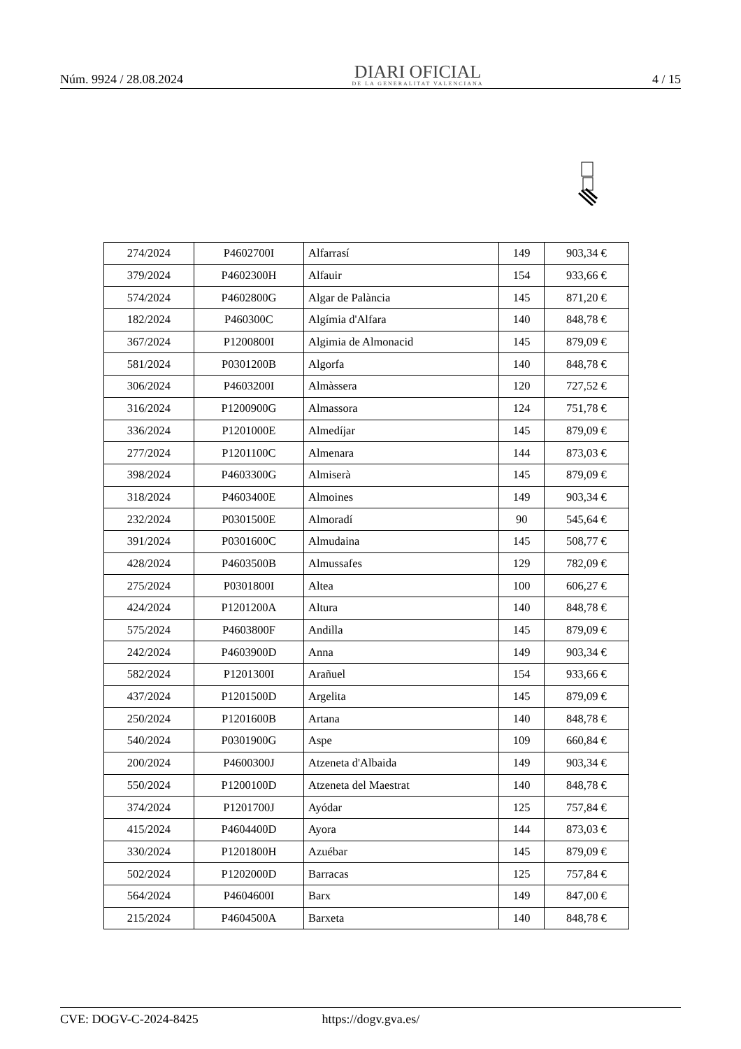Núm. 9924 / 28.08.2024
DIARI OFICIAL
DE LA GENERALITAT VALENCIANA
4 / 15
| 274/2024 | P4602700I | Alfarrasí | 149 | 903,34 € |
| 379/2024 | P4602300H | Alfauir | 154 | 933,66 € |
| 574/2024 | P4602800G | Algar de Palància | 145 | 871,20 € |
| 182/2024 | P460300C | Algímia d'Alfara | 140 | 848,78 € |
| 367/2024 | P1200800I | Algimia de Almonacid | 145 | 879,09 € |
| 581/2024 | P0301200B | Algorfa | 140 | 848,78 € |
| 306/2024 | P4603200I | Almàssera | 120 | 727,52 € |
| 316/2024 | P1200900G | Almassora | 124 | 751,78 € |
| 336/2024 | P1201000E | Almedíjar | 145 | 879,09 € |
| 277/2024 | P1201100C | Almenara | 144 | 873,03 € |
| 398/2024 | P4603300G | Almiserà | 145 | 879,09 € |
| 318/2024 | P4603400E | Almoines | 149 | 903,34 € |
| 232/2024 | P0301500E | Almoradí | 90 | 545,64 € |
| 391/2024 | P0301600C | Almudaina | 145 | 508,77 € |
| 428/2024 | P4603500B | Almussafes | 129 | 782,09 € |
| 275/2024 | P0301800I | Altea | 100 | 606,27 € |
| 424/2024 | P1201200A | Altura | 140 | 848,78 € |
| 575/2024 | P4603800F | Andilla | 145 | 879,09 € |
| 242/2024 | P4603900D | Anna | 149 | 903,34 € |
| 582/2024 | P1201300I | Arañuel | 154 | 933,66 € |
| 437/2024 | P1201500D | Argelita | 145 | 879,09 € |
| 250/2024 | P1201600B | Artana | 140 | 848,78 € |
| 540/2024 | P0301900G | Aspe | 109 | 660,84 € |
| 200/2024 | P4600300J | Atzeneta d'Albaida | 149 | 903,34 € |
| 550/2024 | P1200100D | Atzeneta del Maestrat | 140 | 848,78 € |
| 374/2024 | P1201700J | Ayódar | 125 | 757,84 € |
| 415/2024 | P4604400D | Ayora | 144 | 873,03 € |
| 330/2024 | P1201800H | Azuébar | 145 | 879,09 € |
| 502/2024 | P1202000D | Barracas | 125 | 757,84 € |
| 564/2024 | P4604600I | Barx | 149 | 847,00 € |
| 215/2024 | P4604500A | Barxeta | 140 | 848,78 € |
CVE: DOGV-C-2024-8425 https://dogv.gva.es/